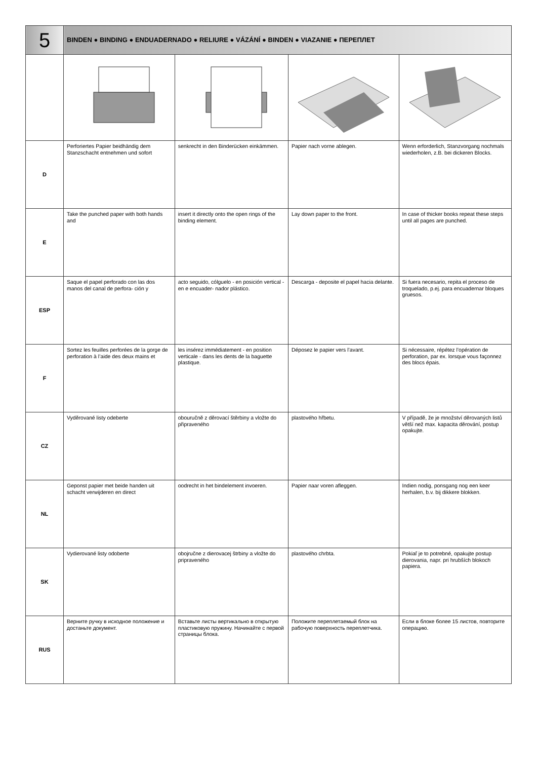| 5 | BINDEN ● BINDING ● ENDUADERNADO ● RELIURE ● VÁZÁNÍ ● BINDEN ● VIAZANIE ● ПЕРЕПЛЕТ | | | |
| D | Perforiertes Papier beidhändig dem Stanzschacht entnehmen und sofort | senkrecht in den Binderücken einkämmen. | Papier nach vorne ablegen. | Wenn erforderlich, Stanzvorgang nochmals wiederholen, z.B. bei dickeren Blocks. |
| E | Take the punched paper with both hands and | insert it directly onto the open rings of the binding element. | Lay down paper to the front. | In case of thicker books repeat these steps until all pages are punched. |
| ESP | Saque el papel perforado con las dos manos del canal de perfora- ción y | acto seguido, cólguelo - en posición vertical - en e encuader- nador plástico. | Descarga - deposite el papel hacia delante. | Si fuera necesario, repita el proceso de troquelado, p.ej. para encuadernar bloques gruesos. |
| F | Sortez les feuilles perforées de la gorge de perforation à l’aide des deux mains et | les insérez immédiatement - en position verticale - dans les dents de la baguette plastique. | Déposez le papier vers l’avant. | Si nécessaire, répétez l’opération de perforation, par ex. lorsque vous façonnez des blocs épais. |
| CZ | Vyděrované listy odeberte | obouručně z děrovací štěrbiny a vložte do připraveného | plastového hřbetu. | V případě, že je množství děrovaných listů větší než max. kapacita děrování, postup opakujte. |
| NL | Geponst papier met beide handen uit schacht verwijderen en direct | oodrecht in het bindelement invoeren. | Papier naar voren afleggen. | Indien nodig, ponsgang nog een keer herhalen, b.v. bij dikkere blokken. |
| SK | Vydierované listy odoberte | obojručne z dierovacej štrbiny a vložte do pripraveného | plastového chrbta. | Pokiaľ je to potrebné, opakujte postup dierovania, napr. pri hrubších blokoch papiera. |
| RUS | Верните ручку в исходное положение и достаньте документ. | Вставьте листы вертикально в открытую пластиковую пружину. Начинайте с первой страницы блока. | Положите переплетаемый блок на рабочую поверхность переплетчика. | Если в блоке более 15 листов, повторите операцию. |